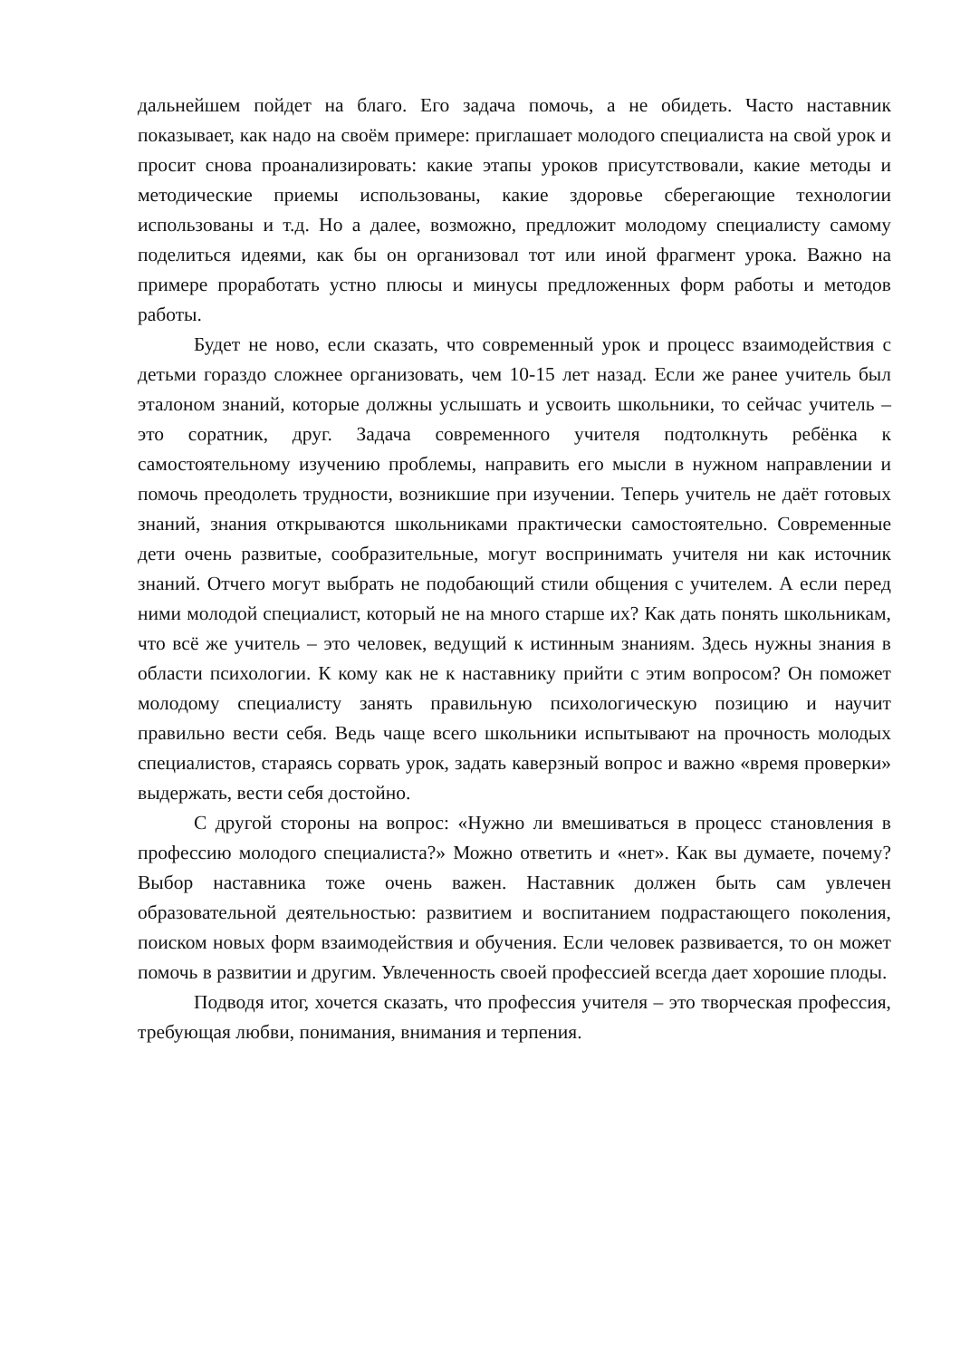дальнейшем пойдет на благо. Его задача помочь, а не обидеть. Часто наставник показывает, как надо на своём примере: приглашает молодого специалиста на свой урок и просит снова проанализировать: какие этапы уроков присутствовали, какие методы и методические приемы использованы, какие здоровье сберегающие технологии использованы и т.д. Но а далее, возможно, предложит молодому специалисту самому поделиться идеями, как бы он организовал тот или иной фрагмент урока. Важно на примере проработать устно плюсы и минусы предложенных форм работы и методов работы.
Будет не ново, если сказать, что современный урок и процесс взаимодействия с детьми гораздо сложнее организовать, чем 10-15 лет назад. Если же ранее учитель был эталоном знаний, которые должны услышать и усвоить школьники, то сейчас учитель – это соратник, друг. Задача современного учителя подтолкнуть ребёнка к самостоятельному изучению проблемы, направить его мысли в нужном направлении и помочь преодолеть трудности, возникшие при изучении. Теперь учитель не даёт готовых знаний, знания открываются школьниками практически самостоятельно. Современные дети очень развитые, сообразительные, могут воспринимать учителя ни как источник знаний. Отчего могут выбрать не подобающий стили общения с учителем. А если перед ними молодой специалист, который не на много старше их? Как дать понять школьникам, что всё же учитель – это человек, ведущий к истинным знаниям. Здесь нужны знания в области психологии. К кому как не к наставнику прийти с этим вопросом? Он поможет молодому специалисту занять правильную психологическую позицию и научит правильно вести себя. Ведь чаще всего школьники испытывают на прочность молодых специалистов, стараясь сорвать урок, задать каверзный вопрос и важно «время проверки» выдержать, вести себя достойно.
С другой стороны на вопрос: «Нужно ли вмешиваться в процесс становления в профессию молодого специалиста?» Можно ответить и «нет». Как вы думаете, почему? Выбор наставника тоже очень важен. Наставник должен быть сам увлечен образовательной деятельностью: развитием и воспитанием подрастающего поколения, поиском новых форм взаимодействия и обучения. Если человек развивается, то он может помочь в развитии и другим. Увлеченность своей профессией всегда дает хорошие плоды.
Подводя итог, хочется сказать, что профессия учителя – это творческая профессия, требующая любви, понимания, внимания и терпения.